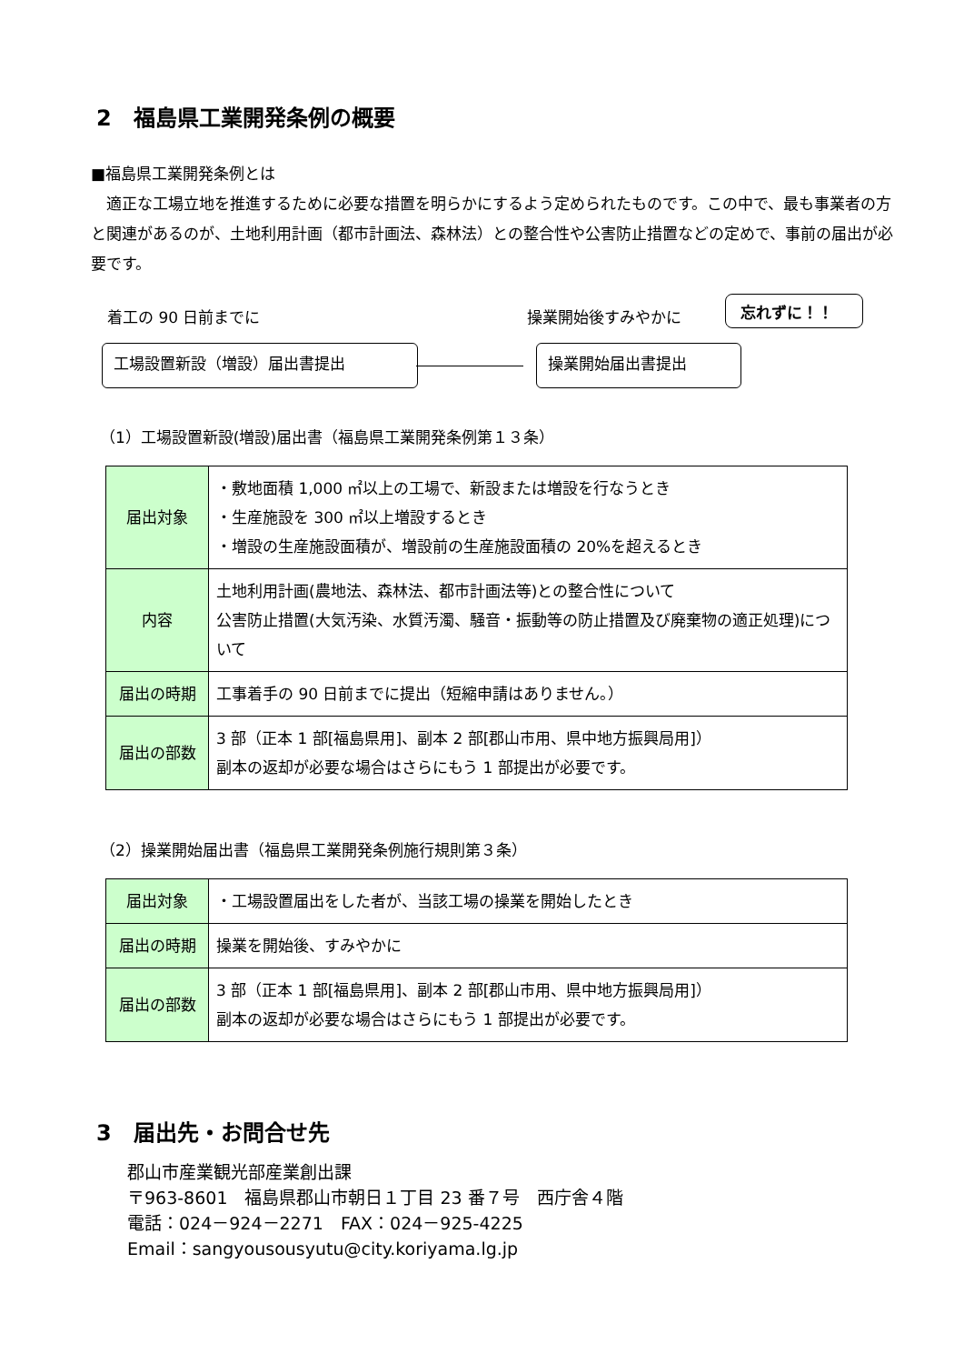2　福島県工業開発条例の概要
■福島県工業開発条例とは
　適正な工場立地を推進するために必要な措置を明らかにするよう定められたものです。この中で、最も事業者の方と関連があるのが、土地利用計画（都市計画法、森林法）との整合性や公害防止措置などの定めで、事前の届出が必要です。
着工の 90 日前までに 操業開始後すみやかに
忘れずに！！
工場設置新設（増設）届出書提出 操業開始届出書提出
（1）工場設置新設(増設)届出書（福島県工業開発条例第１３条）
| 届出対象 | ・敷地面積 1,000 ㎡以上の工場で、新設または増設を行なうとき ・生産施設を 300 ㎡以上増設するとき ・増設の生産施設面積が、増設前の生産施設面積の 20%を超えるとき |
| 内容 | 土地利用計画(農地法、森林法、都市計画法等)との整合性について 公害防止措置(大気汚染、水質汚濁、騒音・振動等の防止措置及び廃棄物の適正処理)について |
| 届出の時期 | 工事着手の 90 日前までに提出（短縮申請はありません。） |
| 届出の部数 | 3 部（正本 1 部[福島県用]、副本 2 部[郡山市用、県中地方振興局用]） 副本の返却が必要な場合はさらにもう 1 部提出が必要です。 |
（2）操業開始届出書（福島県工業開発条例施行規則第３条）
| 届出対象 | ・工場設置届出をした者が、当該工場の操業を開始したとき |
| 届出の時期 | 操業を開始後、すみやかに |
| 届出の部数 | 3 部（正本 1 部[福島県用]、副本 2 部[郡山市用、県中地方振興局用]） 副本の返却が必要な場合はさらにもう 1 部提出が必要です。 |
3　届出先・お問合せ先
郡山市産業観光部産業創出課
〒963-8601　福島県郡山市朝日１丁目 23 番７号　西庁舎４階
電話：024－924－2271　FAX：024－925-4225
Email：sangyousousyutu@city.koriyama.lg.jp